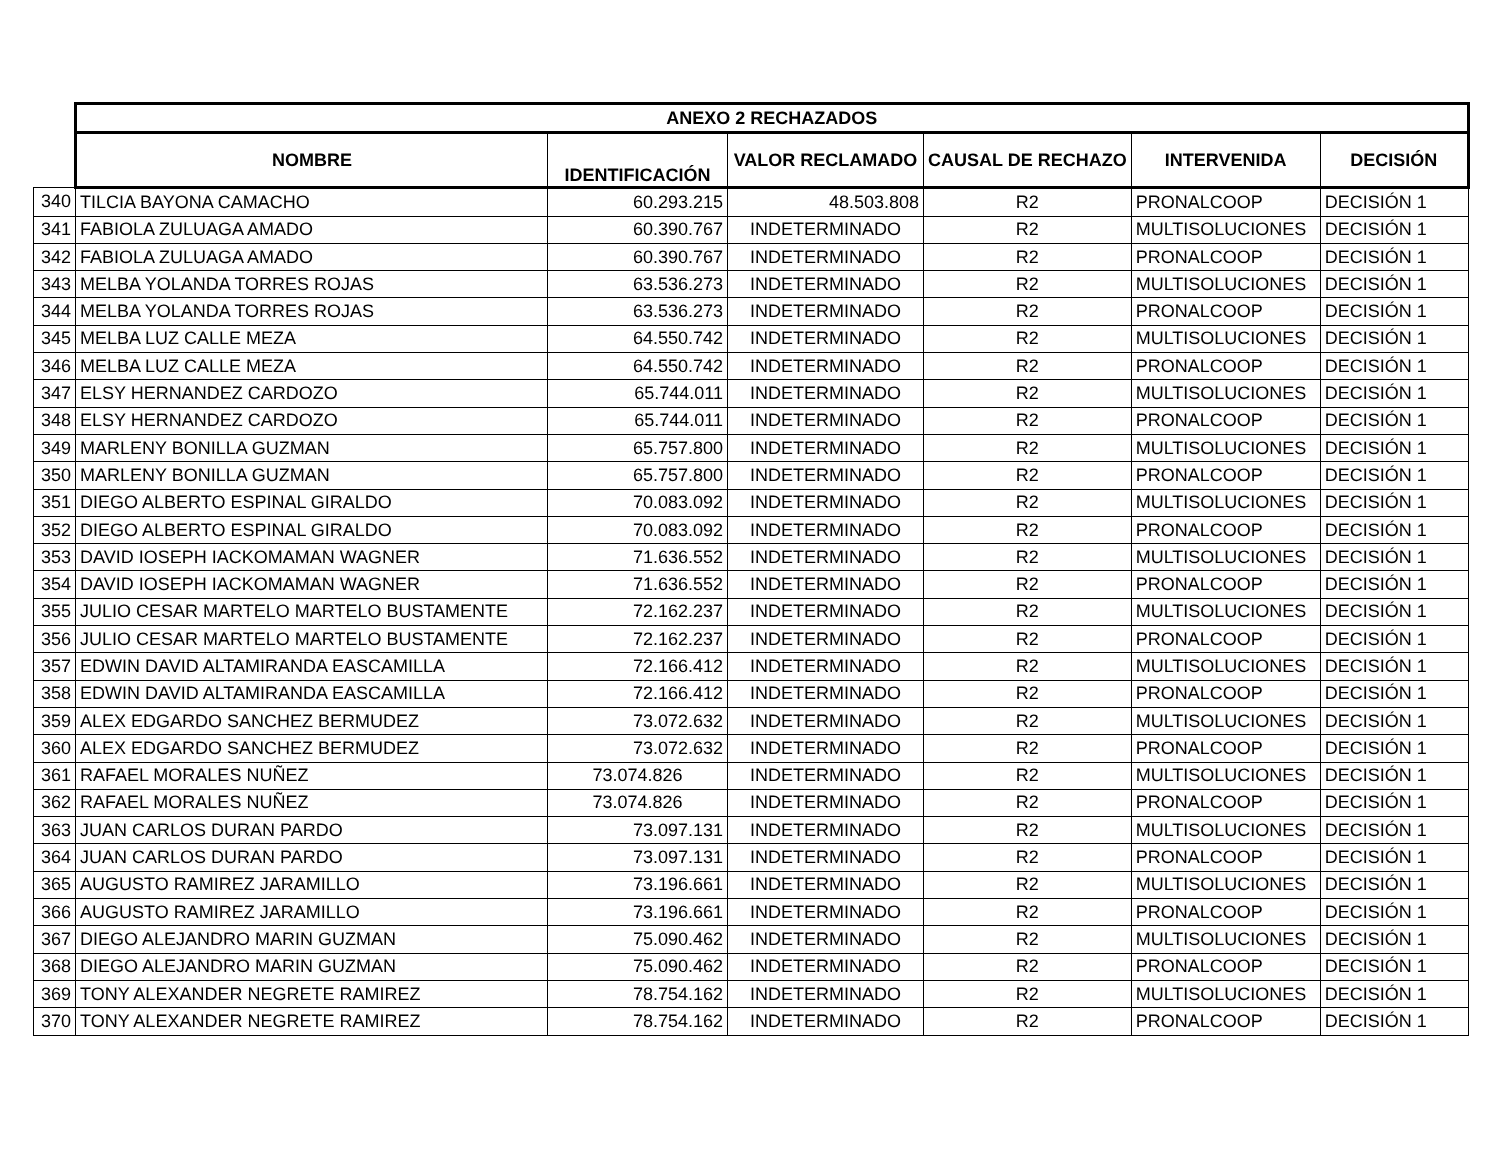| | ANEXO 2 RECHAZADOS | | | | | |
| | NOMBRE | IDENTIFICACIÓN | VALOR RECLAMADO | CAUSAL DE RECHAZO | INTERVENIDA | DECISIÓN |
| 340 | TILCIA BAYONA CAMACHO | 60.293.215 | 48.503.808 | R2 | PRONALCOOP | DECISIÓN 1 |
| 341 | FABIOLA ZULUAGA AMADO | 60.390.767 | INDETERMINADO | R2 | MULTISOLUCIONES | DECISIÓN 1 |
| 342 | FABIOLA ZULUAGA AMADO | 60.390.767 | INDETERMINADO | R2 | PRONALCOOP | DECISIÓN 1 |
| 343 | MELBA YOLANDA TORRES ROJAS | 63.536.273 | INDETERMINADO | R2 | MULTISOLUCIONES | DECISIÓN 1 |
| 344 | MELBA YOLANDA TORRES ROJAS | 63.536.273 | INDETERMINADO | R2 | PRONALCOOP | DECISIÓN 1 |
| 345 | MELBA LUZ CALLE MEZA | 64.550.742 | INDETERMINADO | R2 | MULTISOLUCIONES | DECISIÓN 1 |
| 346 | MELBA LUZ CALLE MEZA | 64.550.742 | INDETERMINADO | R2 | PRONALCOOP | DECISIÓN 1 |
| 347 | ELSY HERNANDEZ CARDOZO | 65.744.011 | INDETERMINADO | R2 | MULTISOLUCIONES | DECISIÓN 1 |
| 348 | ELSY HERNANDEZ CARDOZO | 65.744.011 | INDETERMINADO | R2 | PRONALCOOP | DECISIÓN 1 |
| 349 | MARLENY BONILLA GUZMAN | 65.757.800 | INDETERMINADO | R2 | MULTISOLUCIONES | DECISIÓN 1 |
| 350 | MARLENY BONILLA GUZMAN | 65.757.800 | INDETERMINADO | R2 | PRONALCOOP | DECISIÓN 1 |
| 351 | DIEGO ALBERTO ESPINAL GIRALDO | 70.083.092 | INDETERMINADO | R2 | MULTISOLUCIONES | DECISIÓN 1 |
| 352 | DIEGO ALBERTO ESPINAL GIRALDO | 70.083.092 | INDETERMINADO | R2 | PRONALCOOP | DECISIÓN 1 |
| 353 | DAVID IOSEPH IACKOMAMAN WAGNER | 71.636.552 | INDETERMINADO | R2 | MULTISOLUCIONES | DECISIÓN 1 |
| 354 | DAVID IOSEPH IACKOMAMAN WAGNER | 71.636.552 | INDETERMINADO | R2 | PRONALCOOP | DECISIÓN 1 |
| 355 | JULIO CESAR MARTELO MARTELO BUSTAMENTE | 72.162.237 | INDETERMINADO | R2 | MULTISOLUCIONES | DECISIÓN 1 |
| 356 | JULIO CESAR MARTELO MARTELO BUSTAMENTE | 72.162.237 | INDETERMINADO | R2 | PRONALCOOP | DECISIÓN 1 |
| 357 | EDWIN DAVID ALTAMIRANDA EASCAMILLA | 72.166.412 | INDETERMINADO | R2 | MULTISOLUCIONES | DECISIÓN 1 |
| 358 | EDWIN DAVID ALTAMIRANDA EASCAMILLA | 72.166.412 | INDETERMINADO | R2 | PRONALCOOP | DECISIÓN 1 |
| 359 | ALEX EDGARDO SANCHEZ BERMUDEZ | 73.072.632 | INDETERMINADO | R2 | MULTISOLUCIONES | DECISIÓN 1 |
| 360 | ALEX EDGARDO SANCHEZ BERMUDEZ | 73.072.632 | INDETERMINADO | R2 | PRONALCOOP | DECISIÓN 1 |
| 361 | RAFAEL MORALES NUÑEZ | 73.074.826 | INDETERMINADO | R2 | MULTISOLUCIONES | DECISIÓN 1 |
| 362 | RAFAEL MORALES NUÑEZ | 73.074.826 | INDETERMINADO | R2 | PRONALCOOP | DECISIÓN 1 |
| 363 | JUAN CARLOS DURAN PARDO | 73.097.131 | INDETERMINADO | R2 | MULTISOLUCIONES | DECISIÓN 1 |
| 364 | JUAN CARLOS DURAN PARDO | 73.097.131 | INDETERMINADO | R2 | PRONALCOOP | DECISIÓN 1 |
| 365 | AUGUSTO RAMIREZ JARAMILLO | 73.196.661 | INDETERMINADO | R2 | MULTISOLUCIONES | DECISIÓN 1 |
| 366 | AUGUSTO RAMIREZ JARAMILLO | 73.196.661 | INDETERMINADO | R2 | PRONALCOOP | DECISIÓN 1 |
| 367 | DIEGO ALEJANDRO MARIN GUZMAN | 75.090.462 | INDETERMINADO | R2 | MULTISOLUCIONES | DECISIÓN 1 |
| 368 | DIEGO ALEJANDRO MARIN GUZMAN | 75.090.462 | INDETERMINADO | R2 | PRONALCOOP | DECISIÓN 1 |
| 369 | TONY ALEXANDER NEGRETE RAMIREZ | 78.754.162 | INDETERMINADO | R2 | MULTISOLUCIONES | DECISIÓN 1 |
| 370 | TONY ALEXANDER NEGRETE RAMIREZ | 78.754.162 | INDETERMINADO | R2 | PRONALCOOP | DECISIÓN 1 |